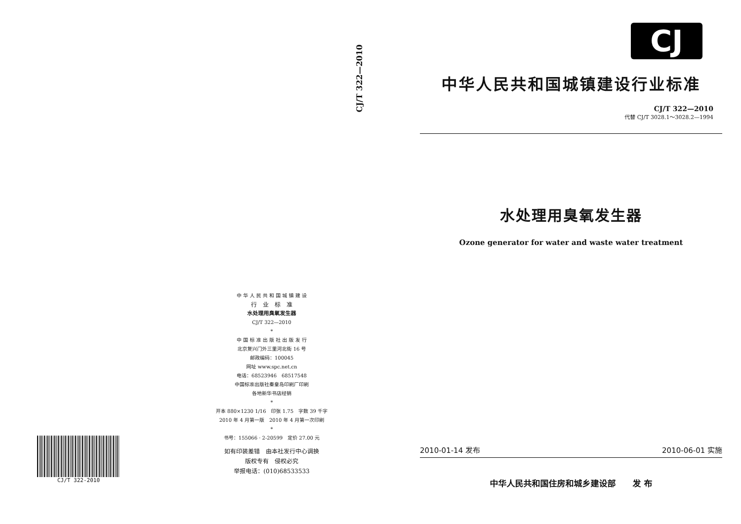CJ/T 322—2010
中 华 人 民 共 和 国 城 镇 建 设
行　业　标　准
水处理用臭氧发生器
CJ/T 322—2010
*
中 国 标 准 出 版 社 出 版 发 行
北京复兴门外三里河北街 16 号
邮政编码：100045
网址 www.spc.net.cn
电话：68523946　68517548
中国标准出版社秦皇岛印刷厂印刷
各地新华书店经销
*
开本 880×1230 1/16　印张 1.75　字数 39 千字
2010 年 4 月第一版　2010 年 4 月第一次印刷
*
书号：155066 · 2-20599　定价 27.00 元
如有印装差错　由本社发行中心调换
版权专有　侵权必究
举报电话：(010)68533533
CJ/T 322-2010
CJ
中华人民共和国城镇建设行业标准
CJ/T 322—2010
代替 CJ/T 3028.1～3028.2—1994
水处理用臭氧发生器
Ozone generator for water and waste water treatment
2010-01-14 发布 2010-06-01 实施
中华人民共和国住房和城乡建设部　　发 布